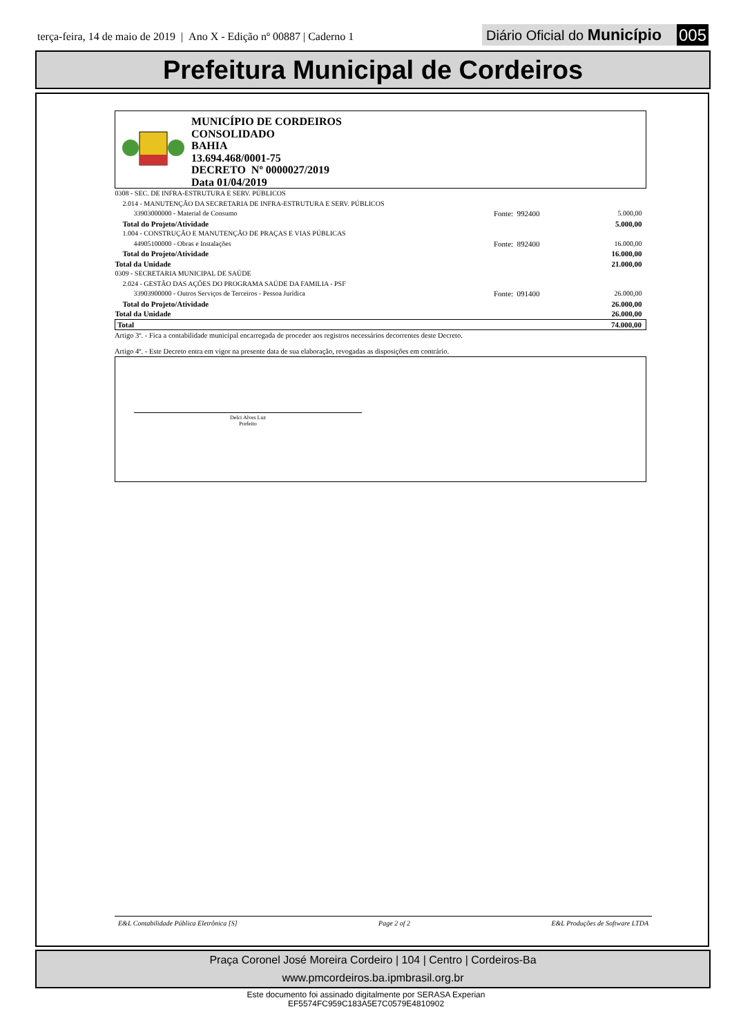terça-feira, 14 de maio de 2019 | Ano X - Edição nº 00887 | Caderno 1
Diário Oficial do Município 005
Prefeitura Municipal de Cordeiros
MUNICÍPIO DE CORDEIROS
CONSOLIDADO
BAHIA
13.694.468/0001-75
DECRETO Nº 0000027/2019
Data 01/04/2019
| 0308 - SEC. DE INFRA-ESTRUTURA E SERV. PÚBLICOS | | |
| 2.014 - MANUTENÇÃO DA SECRETARIA DE INFRA-ESTRUTURA E SERV. PÚBLICOS | | |
| 33903000000 - Material de Consumo | Fonte: 992400 | 5.000,00 |
| Total do Projeto/Atividade | | 5.000,00 |
| 1.004 - CONSTRUÇÃO E MANUTENÇÃO DE PRAÇAS E VIAS PÚBLICAS | | |
| 44905100000 - Obras e Instalações | Fonte: 892400 | 16.000,00 |
| Total do Projeto/Atividade | | 16.000,00 |
| Total da Unidade | | 21.000,00 |
| 0309 - SECRETARIA MUNICIPAL DE SAÚDE | | |
| 2.024 - GESTÃO DAS AÇÕES DO PROGRAMA SAÚDE DA FAMILIA - PSF | | |
| 33903900000 - Outros Serviços de Terceiros - Pessoa Jurídica | Fonte: 091400 | 26.000,00 |
| Total do Projeto/Atividade | | 26.000,00 |
| Total da Unidade | | 26.000,00 |
| Total | | 74.000,00 |
Artigo 3º. - Fica a contabilidade municipal encarregada de proceder aos registros necessários decorrentes deste Decreto.
Artigo 4º. - Este Decreto entra em vigor na presente data de sua elaboração, revogadas as disposições em contrário.
Delci Alves Luz
Prefeito
E&L Contabilidade Pública Eletrônica [S] Page 2 of 2 E&L Produções de Software LTDA
Praça Coronel José Moreira Cordeiro | 104 | Centro | Cordeiros-Ba
www.pmcordeiros.ba.ipmbrasil.org.br
Este documento foi assinado digitalmente por SERASA Experian
EF5574FC959C183A5E7C0579E4810902